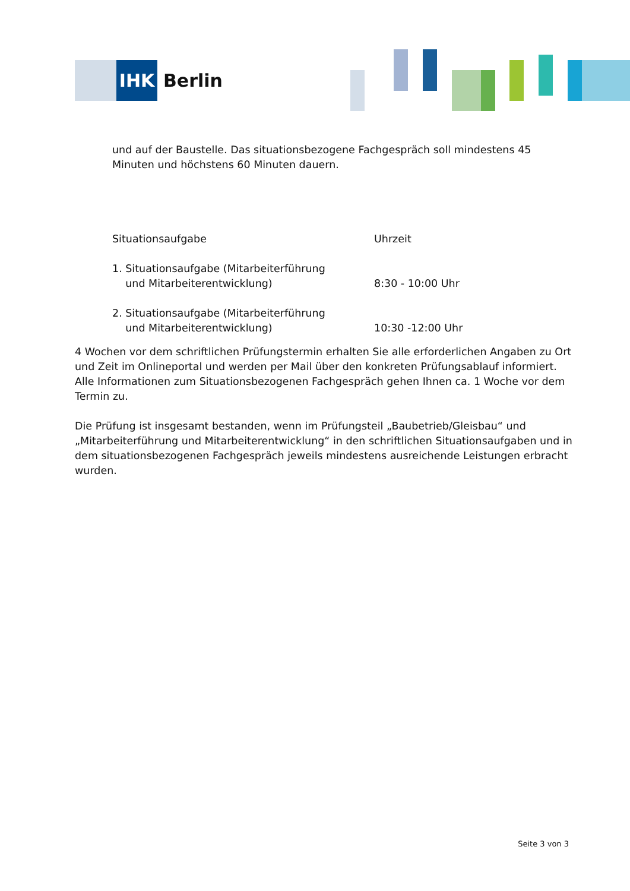IHK
Berlin
und auf der Baustelle. Das situationsbezogene Fachgespräch soll mindestens 45 Minuten und höchstens 60 Minuten dauern.
| Situationsaufgabe | Uhrzeit |
| --- | --- |
| 1. Situationsaufgabe (Mitarbeiterführung und Mitarbeiterentwicklung) | 8:30 - 10:00 Uhr |
| 2. Situationsaufgabe (Mitarbeiterführung und Mitarbeiterentwicklung) | 10:30 -12:00 Uhr |
4 Wochen vor dem schriftlichen Prüfungstermin erhalten Sie alle erforderlichen Angaben zu Ort und Zeit im Onlineportal und werden per Mail über den konkreten Prüfungsablauf informiert. Alle Informationen zum Situationsbezogenen Fachgespräch gehen Ihnen ca. 1 Woche vor dem Termin zu.
Die Prüfung ist insgesamt bestanden, wenn im Prüfungsteil „Baubetrieb/Gleisbau“ und „Mitarbeiterführung und Mitarbeiterentwicklung“ in den schriftlichen Situationsaufgaben und in dem situationsbezogenen Fachgespräch jeweils mindestens ausreichende Leistungen erbracht wurden.
Seite 3 von 3